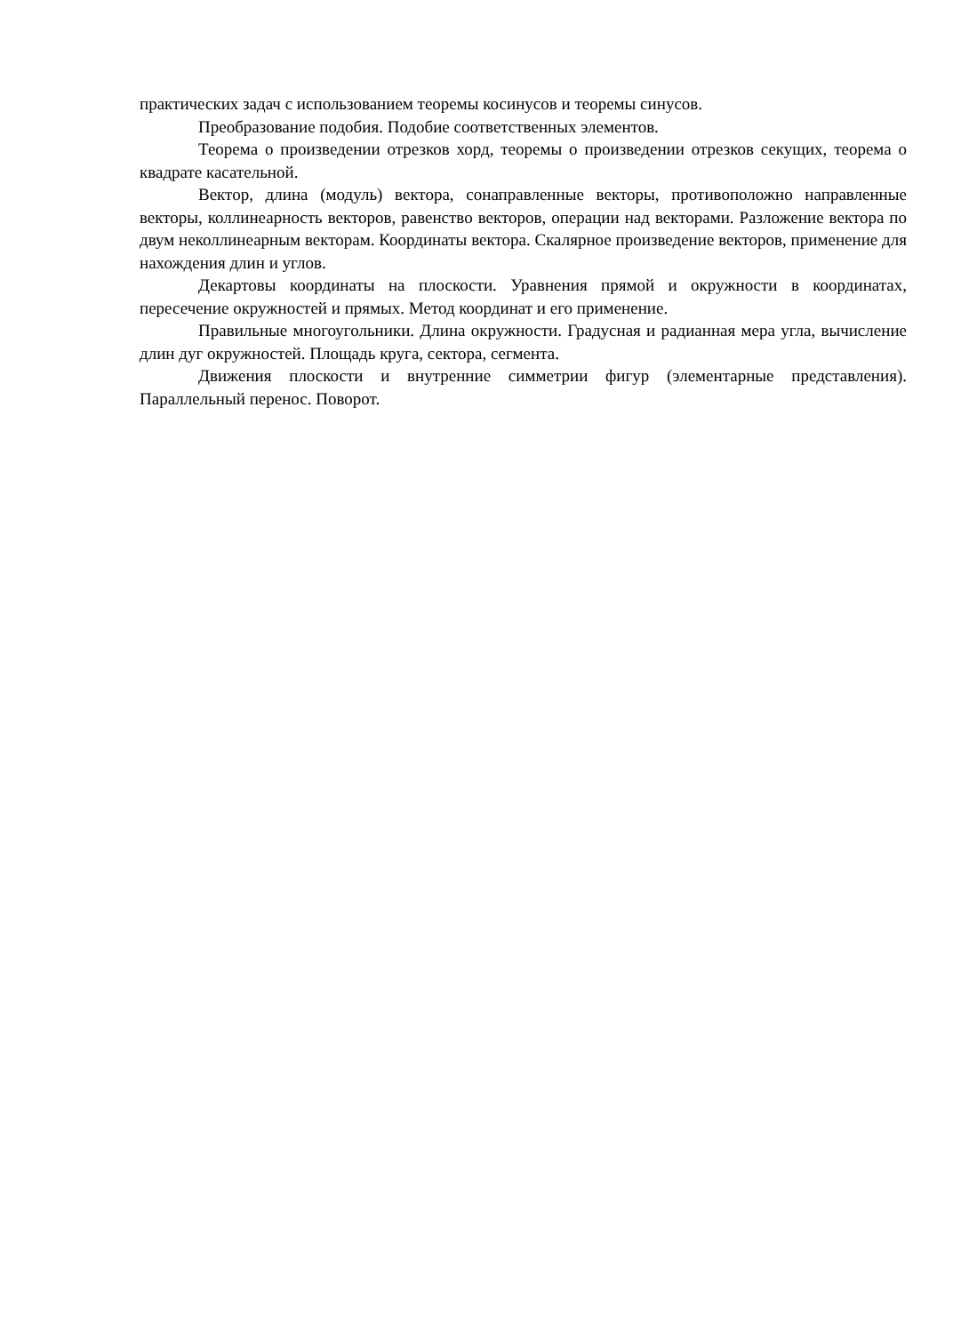практических задач с использованием теоремы косинусов и теоремы синусов.
Преобразование подобия. Подобие соответственных элементов.
Теорема о произведении отрезков хорд, теоремы о произведении отрезков секущих, теорема о квадрате касательной.
Вектор, длина (модуль) вектора, сонаправленные векторы, противоположно направленные векторы, коллинеарность векторов, равенство векторов, операции над векторами. Разложение вектора по двум неколлинеарным векторам. Координаты вектора. Скалярное произведение векторов, применение для нахождения длин и углов.
Декартовы координаты на плоскости. Уравнения прямой и окружности в координатах, пересечение окружностей и прямых. Метод координат и его применение.
Правильные многоугольники. Длина окружности. Градусная и радианная мера угла, вычисление длин дуг окружностей. Площадь круга, сектора, сегмента.
Движения плоскости и внутренние симметрии фигур (элементарные представления). Параллельный перенос. Поворот.